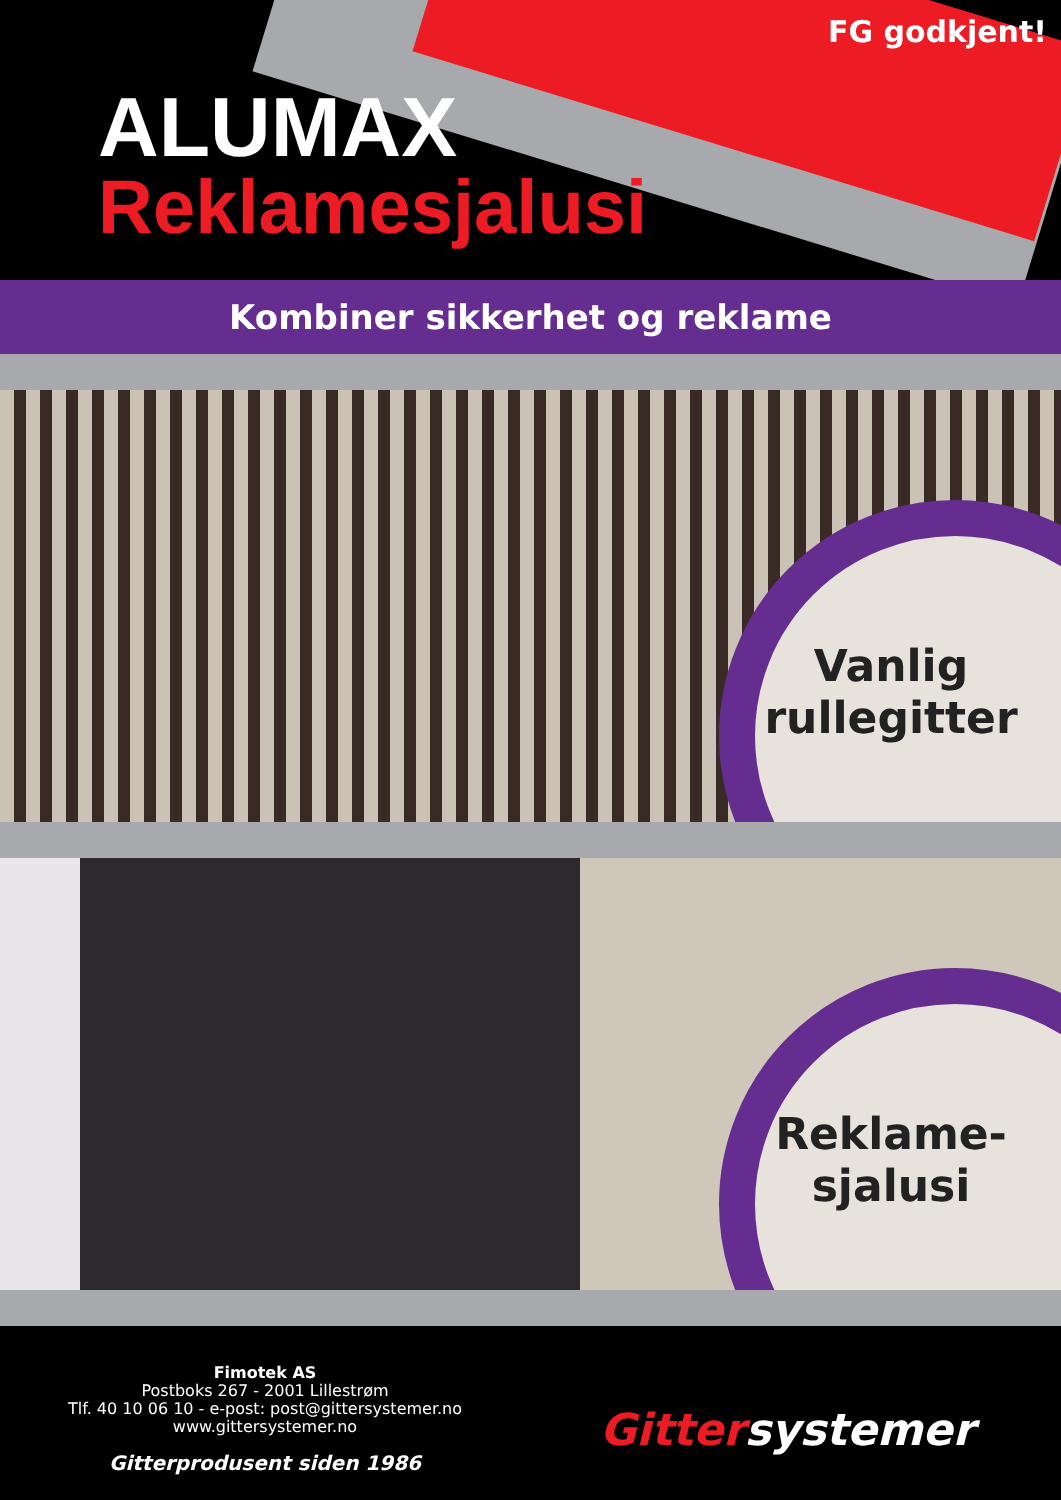FG godkjent!
ALUMAX
Reklamesjalusi
Kombiner sikkerhet og reklame
Vanlig rullegitter
Reklame-
sjalusi
Fimotek AS
Postboks 267 - 2001 Lillestrøm
Tlf. 40 10 06 10 - e-post: post@gittersystemer.no
www.gittersystemer.no
Gitterprodusent siden 1986
Gittersystemer